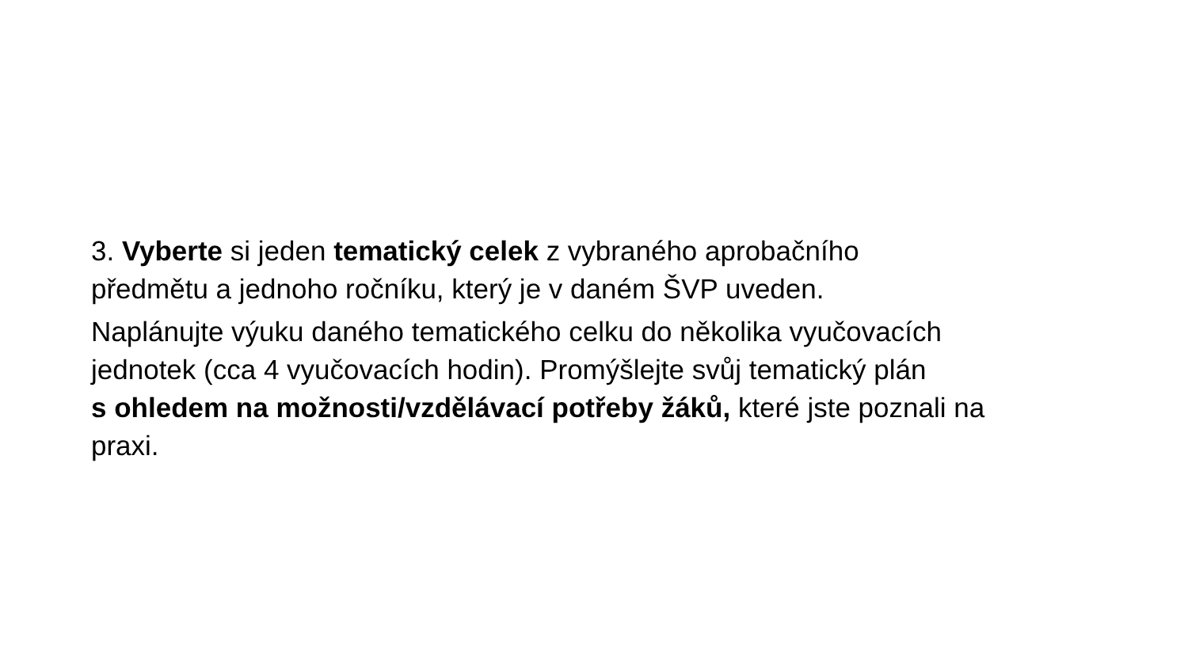3. Vyberte si jeden tematický celek z vybraného aprobačního
předmětu a jednoho ročníku, který je v daném ŠVP uveden.
Naplánujte výuku daného tematického celku do několika vyučovacích
jednotek (cca 4 vyučovacích hodin). Promýšlejte svůj tematický plán
s ohledem na možnosti/vzdělávací potřeby žáků, které jste poznali na
praxi.